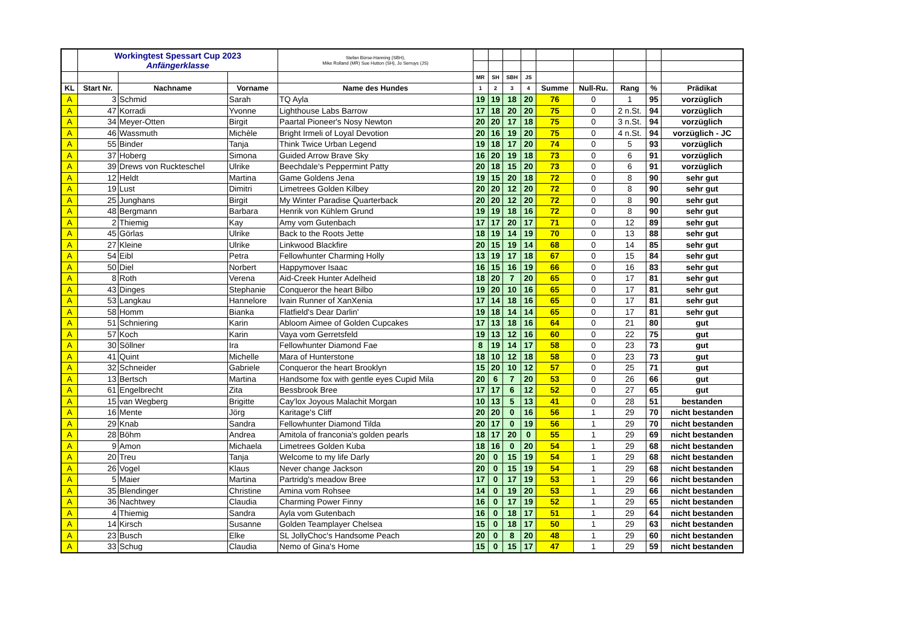| | Workingtest Spessart Cup 2023 Anfängerklasse | | | Stefan Bürse-Hanning (SBH), Mike Rolland (MR) Sue Hutton (SH), Jo Serruys (JS) | | | | | | | | | |
| | | | | | MR | SH | SBH | JS | | | | | |
| KL | Start Nr. | Nachname | Vorname | Name des Hundes | 1 | 2 | 3 | 4 | Summe | Null-Ru. | Rang | % | Prädikat |
| A | 3 | Schmid | Sarah | TQ Ayla | 19 | 19 | 18 | 20 | 76 | 0 | 1 | 95 | vorzüglich |
| A | 47 | Korradi | Yvonne | Lighthouse Labs Barrow | 17 | 18 | 20 | 20 | 75 | 0 | 2 n.St. | 94 | vorzüglich |
| A | 34 | Meyer-Otten | Birgit | Paartal Pioneer's Nosy Newton | 20 | 20 | 17 | 18 | 75 | 0 | 3 n.St. | 94 | vorzüglich |
| A | 46 | Wassmuth | Michèle | Bright Irmeli of Loyal Devotion | 20 | 16 | 19 | 20 | 75 | 0 | 4 n.St. | 94 | vorzüglich - JC |
| A | 55 | Binder | Tanja | Think Twice Urban Legend | 19 | 18 | 17 | 20 | 74 | 0 | 5 | 93 | vorzüglich |
| A | 37 | Hoberg | Simona | Guided Arrow Brave Sky | 16 | 20 | 19 | 18 | 73 | 0 | 6 | 91 | vorzüglich |
| A | 39 | Drews von Ruckteschel | Ulrike | Beechdale's Peppermint Patty | 20 | 18 | 15 | 20 | 73 | 0 | 6 | 91 | vorzüglich |
| A | 12 | Heldt | Martina | Game Goldens Jena | 19 | 15 | 20 | 18 | 72 | 0 | 8 | 90 | sehr gut |
| A | 19 | Lust | Dimitri | Limetrees Golden Kilbey | 20 | 20 | 12 | 20 | 72 | 0 | 8 | 90 | sehr gut |
| A | 25 | Junghans | Birgit | My Winter Paradise Quarterback | 20 | 20 | 12 | 20 | 72 | 0 | 8 | 90 | sehr gut |
| A | 48 | Bergmann | Barbara | Henrik von Kühlem Grund | 19 | 19 | 18 | 16 | 72 | 0 | 8 | 90 | sehr gut |
| A | 2 | Thiemig | Kay | Amy vom Gutenbach | 17 | 17 | 20 | 17 | 71 | 0 | 12 | 89 | sehr gut |
| A | 45 | Görlas | Ulrike | Back to the Roots Jette | 18 | 19 | 14 | 19 | 70 | 0 | 13 | 88 | sehr gut |
| A | 27 | Kleine | Ulrike | Linkwood Blackfire | 20 | 15 | 19 | 14 | 68 | 0 | 14 | 85 | sehr gut |
| A | 54 | Eibl | Petra | Fellowhunter Charming Holly | 13 | 19 | 17 | 18 | 67 | 0 | 15 | 84 | sehr gut |
| A | 50 | Diel | Norbert | Happymover Isaac | 16 | 15 | 16 | 19 | 66 | 0 | 16 | 83 | sehr gut |
| A | 8 | Roth | Verena | Aid-Creek Hunter Adelheid | 18 | 20 | 7 | 20 | 65 | 0 | 17 | 81 | sehr gut |
| A | 43 | Dinges | Stephanie | Conqueror the heart Bilbo | 19 | 20 | 10 | 16 | 65 | 0 | 17 | 81 | sehr gut |
| A | 53 | Langkau | Hannelore | Ivain Runner of XanXenia | 17 | 14 | 18 | 16 | 65 | 0 | 17 | 81 | sehr gut |
| A | 58 | Homm | Bianka | Flatfield's Dear Darlin' | 19 | 18 | 14 | 14 | 65 | 0 | 17 | 81 | sehr gut |
| A | 51 | Schniering | Karin | Abloom Aimee of Golden Cupcakes | 17 | 13 | 18 | 16 | 64 | 0 | 21 | 80 | gut |
| A | 57 | Koch | Karin | Vaya vom Gerretsfeld | 19 | 13 | 12 | 16 | 60 | 0 | 22 | 75 | gut |
| A | 30 | Söllner | Ira | Fellowhunter Diamond Fae | 8 | 19 | 14 | 17 | 58 | 0 | 23 | 73 | gut |
| A | 41 | Quint | Michelle | Mara of Hunterstone | 18 | 10 | 12 | 18 | 58 | 0 | 23 | 73 | gut |
| A | 32 | Schneider | Gabriele | Conqueror the heart Brooklyn | 15 | 20 | 10 | 12 | 57 | 0 | 25 | 71 | gut |
| A | 13 | Bertsch | Martina | Handsome fox with gentle eyes Cupid Mila | 20 | 6 | 7 | 20 | 53 | 0 | 26 | 66 | gut |
| A | 61 | Engelbrecht | Zita | Bessbrook Bree | 17 | 17 | 6 | 12 | 52 | 0 | 27 | 65 | gut |
| A | 15 | van Wegberg | Brigitte | Cay'lox Joyous Malachit Morgan | 10 | 13 | 5 | 13 | 41 | 0 | 28 | 51 | bestanden |
| A | 16 | Mente | Jörg | Karitage's Cliff | 20 | 20 | 0 | 16 | 56 | 1 | 29 | 70 | nicht bestanden |
| A | 29 | Knab | Sandra | Fellowhunter Diamond Tilda | 20 | 17 | 0 | 19 | 56 | 1 | 29 | 70 | nicht bestanden |
| A | 28 | Böhm | Andrea | Amitola of franconia's golden pearls | 18 | 17 | 20 | 0 | 55 | 1 | 29 | 69 | nicht bestanden |
| A | 9 | Amon | Michaela | Limetrees Golden Kuba | 18 | 16 | 0 | 20 | 54 | 1 | 29 | 68 | nicht bestanden |
| A | 20 | Treu | Tanja | Welcome to my life Darly | 20 | 0 | 15 | 19 | 54 | 1 | 29 | 68 | nicht bestanden |
| A | 26 | Vogel | Klaus | Never change Jackson | 20 | 0 | 15 | 19 | 54 | 1 | 29 | 68 | nicht bestanden |
| A | 5 | Maier | Martina | Partridg's meadow Bree | 17 | 0 | 17 | 19 | 53 | 1 | 29 | 66 | nicht bestanden |
| A | 35 | Blendinger | Christine | Amina vom Rohsee | 14 | 0 | 19 | 20 | 53 | 1 | 29 | 66 | nicht bestanden |
| A | 36 | Nachtwey | Claudia | Charming Power Finny | 16 | 0 | 17 | 19 | 52 | 1 | 29 | 65 | nicht bestanden |
| A | 4 | Thiemig | Sandra | Ayla vom Gutenbach | 16 | 0 | 18 | 17 | 51 | 1 | 29 | 64 | nicht bestanden |
| A | 14 | Kirsch | Susanne | Golden Teamplayer Chelsea | 15 | 0 | 18 | 17 | 50 | 1 | 29 | 63 | nicht bestanden |
| A | 23 | Busch | Elke | SL JollyChoc's Handsome Peach | 20 | 0 | 8 | 20 | 48 | 1 | 29 | 60 | nicht bestanden |
| A | 33 | Schug | Claudia | Nemo of Gina's Home | 15 | 0 | 15 | 17 | 47 | 1 | 29 | 59 | nicht bestanden |